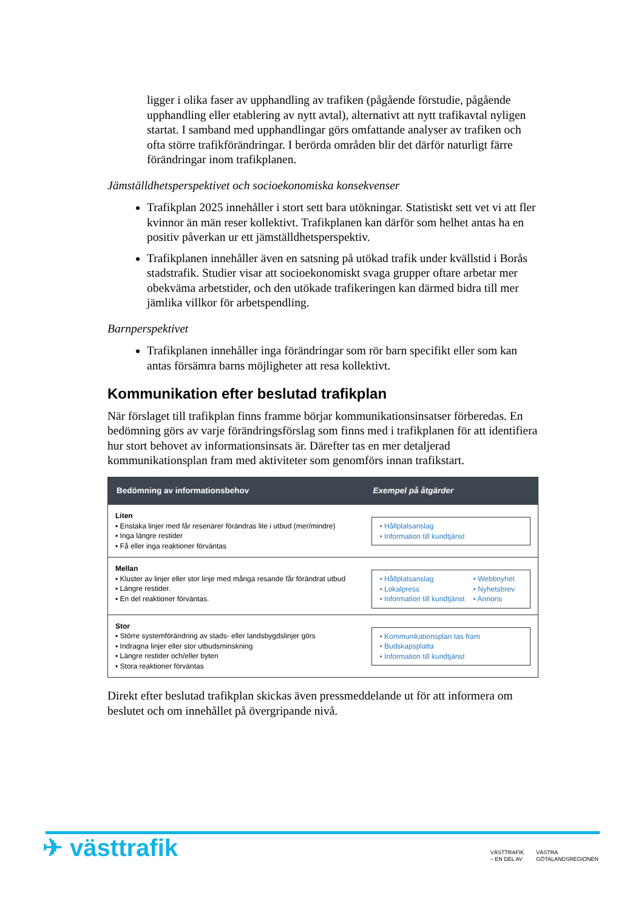ligger i olika faser av upphandling av trafiken (pågående förstudie, pågående upphandling eller etablering av nytt avtal), alternativt att nytt trafikavtal nyligen startat. I samband med upphandlingar görs omfattande analyser av trafiken och ofta större trafikförändringar. I berörda områden blir det därför naturligt färre förändringar inom trafikplanen.
Jämställdhetsperspektivet och socioekonomiska konsekvenser
Trafikplan 2025 innehåller i stort sett bara utökningar. Statistiskt sett vet vi att fler kvinnor än män reser kollektivt. Trafikplanen kan därför som helhet antas ha en positiv påverkan ur ett jämställdhetsperspektiv.
Trafikplanen innehåller även en satsning på utökad trafik under kvällstid i Borås stadstrafik. Studier visar att socioekonomiskt svaga grupper oftare arbetar mer obekväma arbetstider, och den utökade trafikeringen kan därmed bidra till mer jämlika villkor för arbetspendling.
Barnperspektivet
Trafikplanen innehåller inga förändringar som rör barn specifikt eller som kan antas försämra barns möjligheter att resa kollektivt.
Kommunikation efter beslutad trafikplan
När förslaget till trafikplan finns framme börjar kommunikationsinsatser förberedas. En bedömning görs av varje förändringsförslag som finns med i trafikplanen för att identifiera hur stort behovet av informationsinsats är. Därefter tas en mer detaljerad kommunikationsplan fram med aktiviteter som genomförs innan trafikstart.
| Bedömning av informationsbehov | Exempel på åtgärder |
| --- | --- |
| Liten ▪ Enstaka linjer med får resenärer förändras lite i utbud (mer/mindre) ▪ Inga längre restider ▪ Få eller inga reaktioner förväntas | • Hållplatsanslag • Information till kundtjänst |
| Mellan ▪ Kluster av linjer eller stor linje med många resande får förändrat utbud ▪ Längre restider. ▪ En del reaktioner förväntas. | • Hållplatsanslag • Lokalpress • Information till kundtjänst • Webbnyhet • Nyhetsbrev • Annons |
| Stor ▪ Större systemförändring av stads- eller landsbygdslinjer görs ▪ Indragna linjer eller stor utbudsminskning ▪ Längre restider och/eller byten ▪ Stora reaktioner förväntas | • Kommunikationsplan tas fram • Budskapsplatta • Information till kundtjänst |
Direkt efter beslutad trafikplan skickas även pressmeddelande ut för att informera om beslutet och om innehållet på övergripande nivå.
✈ västtrafik
VÄSTTRAFIK
– EN DEL AV
VÄSTRA
GÖTALANDSREGIONEN